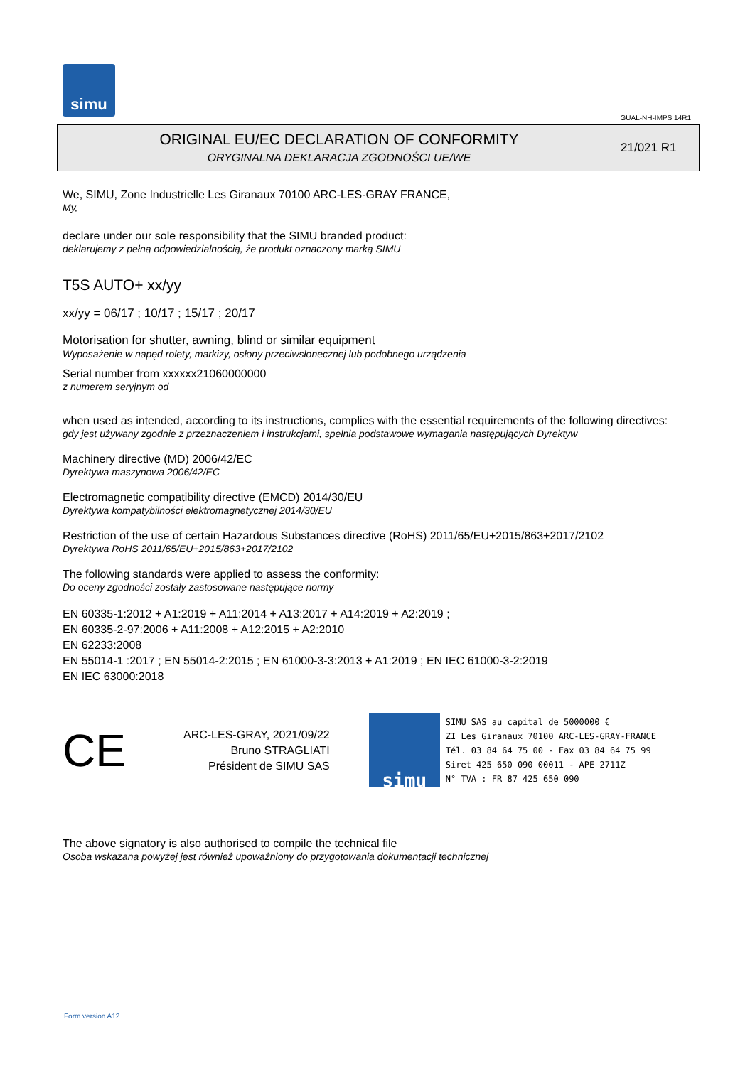simu
GUAL-NH-IMPS 14R1
ORIGINAL EU/EC DECLARATION OF CONFORMITY
ORYGINALNA DEKLARACJA ZGODNOŚCI UE/WE
21/021 R1
We, SIMU, Zone Industrielle Les Giranaux 70100 ARC-LES-GRAY FRANCE,
My,
declare under our sole responsibility that the SIMU branded product:
deklarujemy z pełną odpowiedzialnością, że produkt oznaczony marką SIMU
T5S AUTO+ xx/yy
xx/yy = 06/17 ; 10/17 ; 15/17 ; 20/17
Motorisation for shutter, awning, blind or similar equipment
Wyposażenie w napęd rolety, markizy, osłony przeciwsłonecznej lub podobnego urządzenia
Serial number from xxxxxx21060000000
z numerem seryjnym od
when used as intended, according to its instructions, complies with the essential requirements of the following directives:
gdy jest używany zgodnie z przeznaczeniem i instrukcjami, spełnia podstawowe wymagania następujących Dyrektyw
Machinery directive (MD) 2006/42/EC
Dyrektywa maszynowa 2006/42/EC
Electromagnetic compatibility directive (EMCD) 2014/30/EU
Dyrektywa kompatybilności elektromagnetycznej 2014/30/EU
Restriction of the use of certain Hazardous Substances directive (RoHS) 2011/65/EU+2015/863+2017/2102
Dyrektywa RoHS 2011/65/EU+2015/863+2017/2102
The following standards were applied to assess the conformity:
Do oceny zgodności zostały zastosowane następujące normy
EN 60335-1:2012 + A1:2019 + A11:2014 + A13:2017 + A14:2019 + A2:2019 ;
EN 60335-2-97:2006 + A11:2008 + A12:2015 + A2:2010
EN 62233:2008
EN 55014-1 :2017 ; EN 55014-2:2015 ; EN 61000-3-3:2013 + A1:2019 ; EN IEC 61000-3-2:2019
EN IEC 63000:2018
CE
ARC-LES-GRAY, 2021/09/22
Bruno STRAGLIATI
Président de SIMU SAS
simu
SIMU SAS au capital de 5000000 €
ZI Les Giranaux 70100 ARC-LES-GRAY-FRANCE
Tél. 03 84 64 75 00 - Fax 03 84 64 75 99
Siret 425 650 090 00011 - APE 2711Z
N° TVA : FR 87 425 650 090
The above signatory is also authorised to compile the technical file
Osoba wskazana powyżej jest również upoważniony do przygotowania dokumentacji technicznej
Form version A12